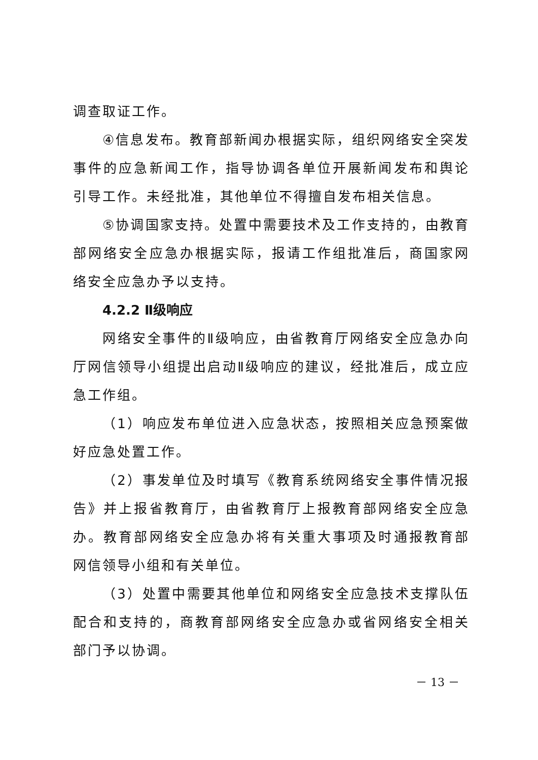调查取证工作。
④信息发布。教育部新闻办根据实际，组织网络安全突发事件的应急新闻工作，指导协调各单位开展新闻发布和舆论引导工作。未经批准，其他单位不得擅自发布相关信息。
⑤协调国家支持。处置中需要技术及工作支持的，由教育部网络安全应急办根据实际，报请工作组批准后，商国家网络安全应急办予以支持。
4.2.2 Ⅱ级响应
网络安全事件的Ⅱ级响应，由省教育厅网络安全应急办向厅网信领导小组提出启动Ⅱ级响应的建议，经批准后，成立应急工作组。
（1）响应发布单位进入应急状态，按照相关应急预案做好应急处置工作。
（2）事发单位及时填写《教育系统网络安全事件情况报告》并上报省教育厅，由省教育厅上报教育部网络安全应急办。教育部网络安全应急办将有关重大事项及时通报教育部网信领导小组和有关单位。
（3）处置中需要其他单位和网络安全应急技术支撑队伍配合和支持的，商教育部网络安全应急办或省网络安全相关部门予以协调。
－ 13 －